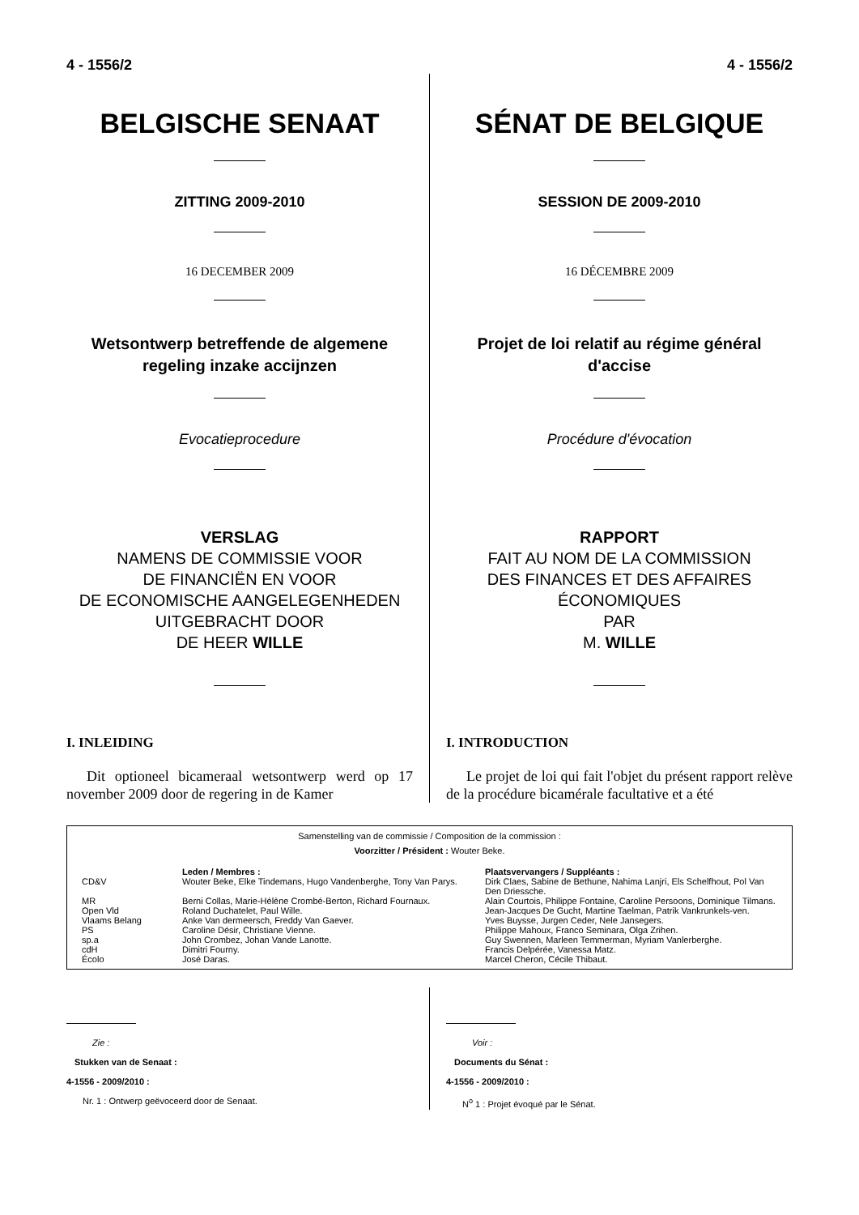4 - 1556/2 4 - 1556/2
BELGISCHE SENAAT
ZITTING 2009-2010
16 DECEMBER 2009
Wetsontwerp betreffende de algemene regeling inzake accijnzen
Evocatieprocedure
VERSLAG
NAMENS DE COMMISSIE VOOR
DE FINANCIËN EN VOOR
DE ECONOMISCHE AANGELEGENHEDEN
UITGEBRACHT DOOR
DE HEER WILLE
I. INLEIDING
Dit optioneel bicameraal wetsontwerp werd op 17 november 2009 door de regering in de Kamer
SÉNAT DE BELGIQUE
SESSION DE 2009-2010
16 DÉCEMBRE 2009
Projet de loi relatif au régime général d'accise
Procédure d'évocation
RAPPORT
FAIT AU NOM DE LA COMMISSION
DES FINANCES ET DES AFFAIRES
ÉCONOMIQUES
PAR
M. WILLE
I. INTRODUCTION
Le projet de loi qui fait l'objet du présent rapport relève de la procédure bicamérale facultative et a été
Samenstelling van de commissie / Composition de la commission :
Voorzitter / Président : Wouter Beke.
| | Leden / Membres : | Plaatsvervangers / Suppléants : |
| --- | --- | --- |
| CD&V | Wouter Beke, Elke Tindemans, Hugo Vandenberghe, Tony Van Parys. | Dirk Claes, Sabine de Bethune, Nahima Lanjri, Els Schelfhout, Pol Van Den Driessche. |
| MR | Berni Collas, Marie-Hélène Crombé-Berton, Richard Fournaux. | Alain Courtois, Philippe Fontaine, Caroline Persoons, Dominique Tilmans. |
| Open Vld | Roland Duchatelet, Paul Wille. | Jean-Jacques De Gucht, Martine Taelman, Patrik Vankrunkels-ven. |
| Vlaams Belang | Anke Van dermeersch, Freddy Van Gaever. | Yves Buysse, Jurgen Ceder, Nele Jansegers. |
| PS | Caroline Désir, Christiane Vienne. | Philippe Mahoux, Franco Seminara, Olga Zrihen. |
| sp.a | John Crombez, Johan Vande Lanotte. | Guy Swennen, Marleen Temmerman, Myriam Vanlerberghe. |
| cdH | Dimitri Fourny. | Francis Delpérée, Vanessa Matz. |
| Écolo | José Daras. | Marcel Cheron, Cécile Thibaut. |
Zie :
Stukken van de Senaat :
4-1556 - 2009/2010 :
Nr. 1 : Ontwerp geëvoceerd door de Senaat.
Voir :
Documents du Sénat :
4-1556 - 2009/2010 :
N<sup>o</sup> 1 : Projet évoqué par le Sénat.